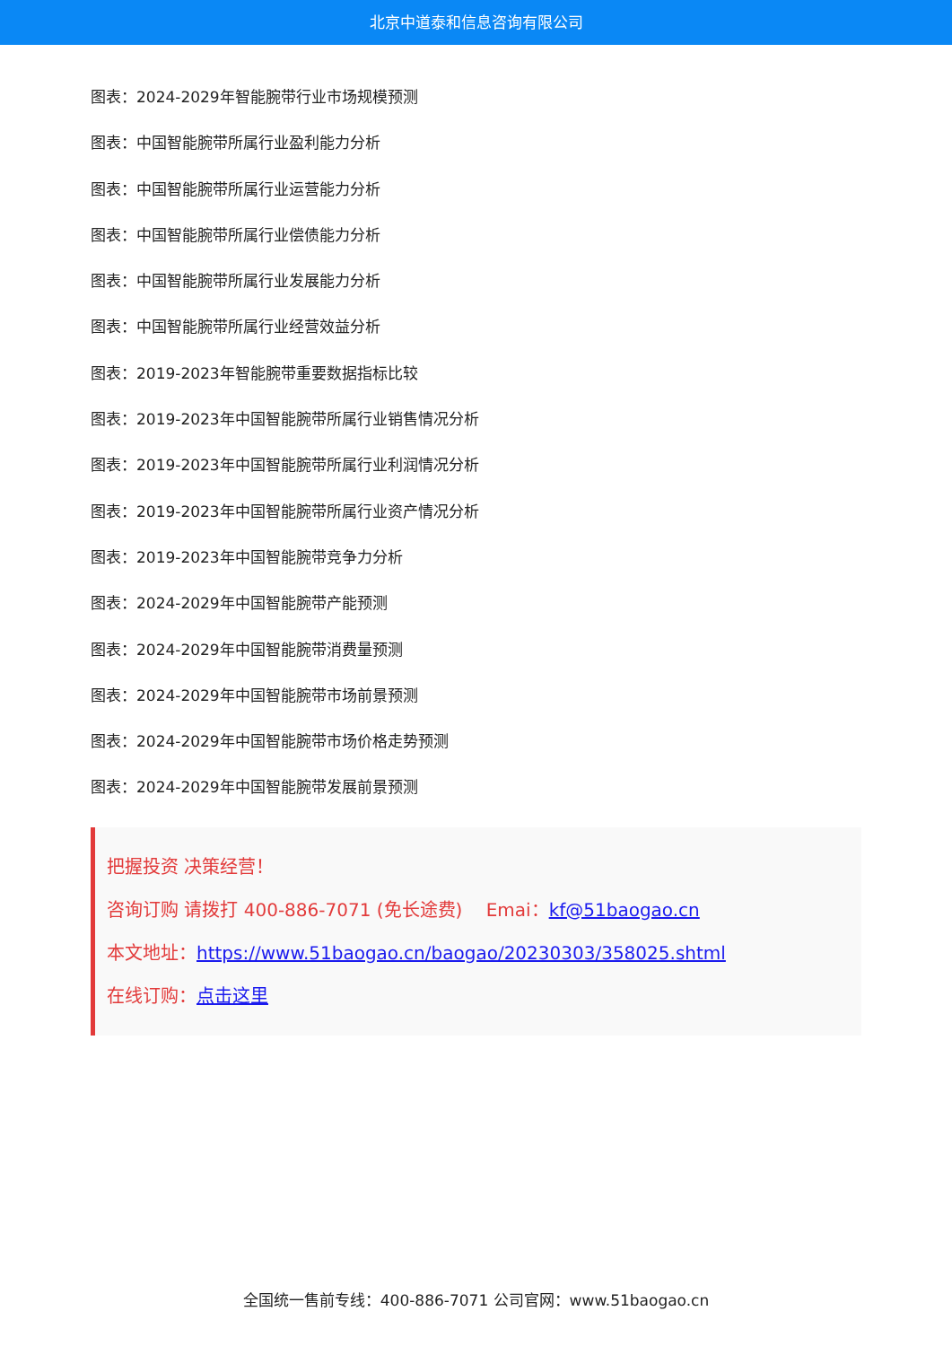北京中道泰和信息咨询有限公司
图表：2024-2029年智能腕带行业市场规模预测
图表：中国智能腕带所属行业盈利能力分析
图表：中国智能腕带所属行业运营能力分析
图表：中国智能腕带所属行业偿债能力分析
图表：中国智能腕带所属行业发展能力分析
图表：中国智能腕带所属行业经营效益分析
图表：2019-2023年智能腕带重要数据指标比较
图表：2019-2023年中国智能腕带所属行业销售情况分析
图表：2019-2023年中国智能腕带所属行业利润情况分析
图表：2019-2023年中国智能腕带所属行业资产情况分析
图表：2019-2023年中国智能腕带竞争力分析
图表：2024-2029年中国智能腕带产能预测
图表：2024-2029年中国智能腕带消费量预测
图表：2024-2029年中国智能腕带市场前景预测
图表：2024-2029年中国智能腕带市场价格走势预测
图表：2024-2029年中国智能腕带发展前景预测
把握投资 决策经营！
咨询订购 请拨打 400-886-7071 (免长途费)　 Emai：kf@51baogao.cn
本文地址：https://www.51baogao.cn/baogao/20230303/358025.shtml
在线订购：点击这里
全国统一售前专线：400-886-7071 公司官网：www.51baogao.cn